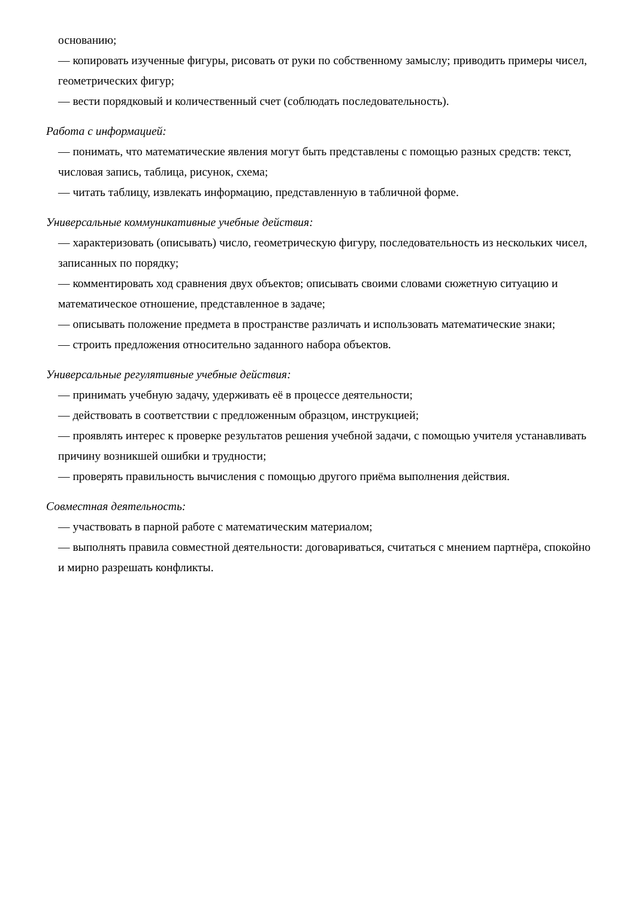основанию;
— копировать изученные фигуры, рисовать от руки по собственному замыслу; приводить примеры чисел, геометрических фигур;
— вести порядковый и количественный счет (соблюдать последовательность).
Работа с информацией:
— понимать, что математические явления могут быть представлены с помощью разных средств: текст, числовая запись, таблица, рисунок, схема;
— читать таблицу, извлекать информацию, представленную в табличной форме.
Универсальные коммуникативные учебные действия:
— характеризовать (описывать) число, геометрическую фигуру, последовательность из нескольких чисел, записанных по порядку;
— комментировать ход сравнения двух объектов; описывать своими словами сюжетную ситуацию и математическое отношение, представленное в задаче;
— описывать положение предмета в пространстве различать и использовать математические знаки;
— строить предложения относительно заданного набора объектов.
Универсальные регулятивные учебные действия:
— принимать учебную задачу, удерживать её в процессе деятельности;
— действовать в соответствии с предложенным образцом, инструкцией;
— проявлять интерес к проверке результатов решения учебной задачи, с помощью учителя устанавливать причину возникшей ошибки и трудности;
— проверять правильность вычисления с помощью другого приёма выполнения действия.
Совместная деятельность:
— участвовать в парной работе с математическим материалом;
— выполнять правила совместной деятельности: договариваться, считаться с мнением партнёра, спокойно и мирно разрешать конфликты.